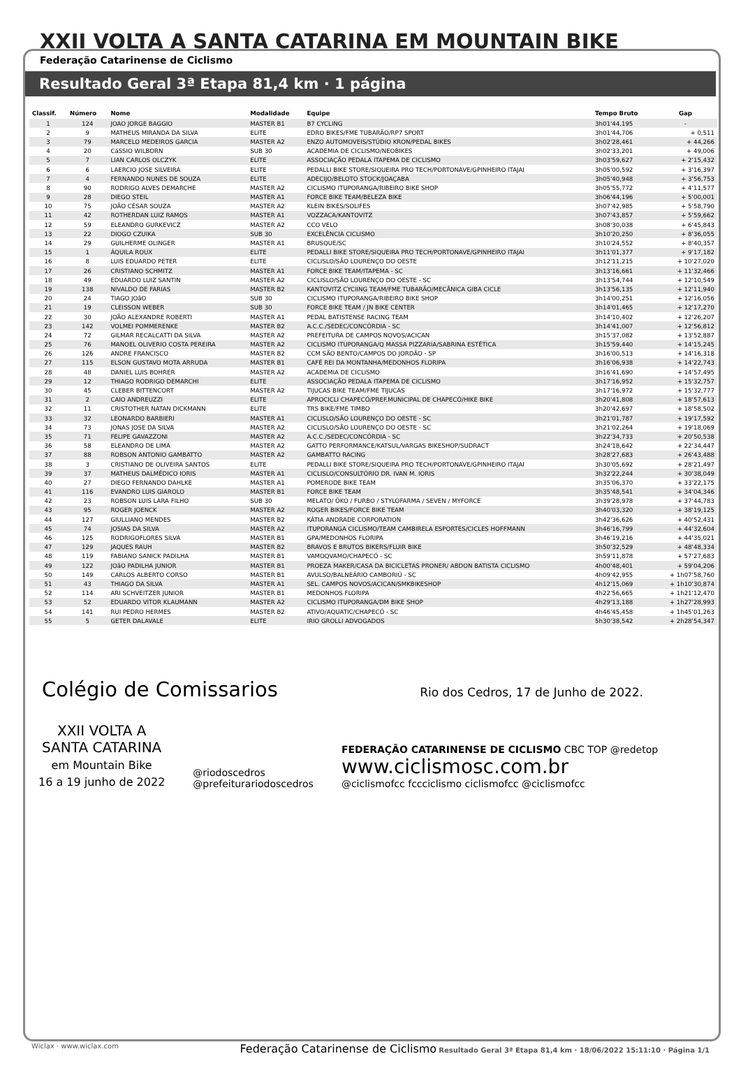XXII VOLTA A SANTA CATARINA EM MOUNTAIN BIKE
Federação Catarinense de Ciclismo
Resultado Geral 3ª Etapa 81,4 km · 1 página
| Classif. | Número | Nome | Modalidade | Equipe | Tempo Bruto | Gap |
| --- | --- | --- | --- | --- | --- | --- |
| 1 | 124 | JOAO JORGE BAGGIO | MASTER B1 | B7 CYCLING | 3h01'44,195 | - |
| 2 | 9 | MATHEUS MIRANDA DA SILVA | ELITE | EDRO BIKES/FME TUBARÃO/RP7 SPORT | 3h01'44,706 | + 0,511 |
| 3 | 79 | MARCELO MEDEIROS GARCIA | MASTER A2 | ENZO AUTOMOVEIS/STÚDIO KRON/PEDAL BIKES | 3h02'28,461 | + 44,266 |
| 4 | 20 | CáSSIO WILBORN | SUB 30 | ACADEMIA DE CICLISMO/NEOBIKES | 3h02'33,201 | + 49,006 |
| 5 | 7 | LIAN CARLOS OLCZYK | ELITE | ASSOCIAÇÃO PEDALA ITAPEMA DE CICLISMO | 3h03'59,627 | + 2'15,432 |
| 6 | 6 | LAERCIO JOSE SILVEIRA | ELITE | PEDALLI BIKE STORE/SIQUEIRA PRO TECH/PORTONAVE/GPINHEIRO ITAJAI | 3h05'00,592 | + 3'16,397 |
| 7 | 4 | FERNANDO NUNES DE SOUZA | ELITE | ADECIJO/BELOTO STOCK/JOAÇABA | 3h05'40,948 | + 3'56,753 |
| 8 | 90 | RODRIGO ALVES DEMARCHE | MASTER A2 | CICLISMO ITUPORANGA/RIBEIRO BIKE SHOP | 3h05'55,772 | + 4'11,577 |
| 9 | 28 | DIEGO STEIL | MASTER A1 | FORCE BIKE TEAM/BELEZA BIKE | 3h06'44,196 | + 5'00,001 |
| 10 | 75 | JOÃO CÉSAR SOUZA | MASTER A2 | KLEIN BIKES/SOLIFES | 3h07'42,985 | + 5'58,790 |
| 11 | 42 | ROTHERDAN LUIZ RAMOS | MASTER A1 | VOZZACA/KANTOVITZ | 3h07'43,857 | + 5'59,662 |
| 12 | 59 | ELEANDRO GURKEVICZ | MASTER A2 | CCO VELO | 3h08'30,038 | + 6'45,843 |
| 13 | 22 | DIOGO CZUIKA | SUB 30 | EXCELÊNCIA CICLISMO | 3h10'20,250 | + 8'36,055 |
| 14 | 29 | GUILHERME OLINGER | MASTER A1 | BRUSQUE/SC | 3h10'24,552 | + 8'40,357 |
| 15 | 1 | ÁQUILA ROUX | ELITE | PEDALLI BIKE STORE/SIQUEIRA PRO TECH/PORTONAVE/GPINHEIRO ITAJAI | 3h11'01,377 | + 9'17,182 |
| 16 | 8 | LUIS EDUARDO PETER | ELITE | CICLISLO/SÃO LOURENÇO DO OESTE | 3h12'11,215 | + 10'27,020 |
| 17 | 26 | CRISTIANO SCHMITZ | MASTER A1 | FORCE BIKE TEAM/ITAPEMA - SC | 3h13'16,661 | + 11'32,466 |
| 18 | 49 | EDUARDO LUIZ SANTIN | MASTER A2 | CICLISLO/SÃO LOURENÇO DO OESTE - SC | 3h13'54,744 | + 12'10,549 |
| 19 | 138 | NIVALDO DE FARIAS | MASTER B2 | KANTOVITZ CYCIING TEAM/FME TUBARÃO/MECÂNICA GIBA CICLE | 3h13'56,135 | + 12'11,940 |
| 20 | 24 | TIAGO JOãO | SUB 30 | CICLISMO ITUPORANGA/RIBEIRO BIKE SHOP | 3h14'00,251 | + 12'16,056 |
| 21 | 19 | CLEISSON WEBER | SUB 30 | FORCE BIKE TEAM / JN BIKE CENTER | 3h14'01,465 | + 12'17,270 |
| 22 | 30 | JOÃO ALEXANDRE ROBERTI | MASTER A1 | PEDAL BATISTENSE RACING TEAM | 3h14'10,402 | + 12'26,207 |
| 23 | 142 | VOLMEI POMMERENKE | MASTER B2 | A.C.C./SEDEC/CONCÓRDIA - SC | 3h14'41,007 | + 12'56,812 |
| 24 | 72 | GILMAR RECALCATTI DA SILVA | MASTER A2 | PREFEITURA DE CAMPOS NOVOS/ACICAN | 3h15'37,082 | + 13'52,887 |
| 25 | 76 | MANOEL OLIVERIO COSTA PEREIRA | MASTER A2 | CICLISMO ITUPORANGA/Q MASSA PIZZARIA/SABRINA ESTÉTICA | 3h15'59,440 | + 14'15,245 |
| 26 | 126 | ANDRE FRANCISCO | MASTER B2 | CCM SÃO BENTO/CAMPOS DO JORDÃO - SP | 3h16'00,513 | + 14'16,318 |
| 27 | 115 | ELSON GUSTAVO MOTA ARRUDA | MASTER B1 | CAFÉ REI DA MONTANHA/MEDONHOS FLORIPA | 3h16'06,938 | + 14'22,743 |
| 28 | 48 | DANIEL LUIS BOHRER | MASTER A2 | ACADEMIA DE CICLISMO | 3h16'41,690 | + 14'57,495 |
| 29 | 12 | THIAGO RODRIGO DEMARCHI | ELITE | ASSOCIAÇÃO PEDALA ITAPEMA DE CICLISMO | 3h17'16,952 | + 15'32,757 |
| 30 | 45 | CLEBER BITTENCORT | MASTER A2 | TIJUCAS BIKE TEAM/FME TIJUCAS | 3h17'16,972 | + 15'32,777 |
| 31 | 2 | CAIO ANDREUZZI | ELITE | APROCICLI CHAPECÓ/PREF.MUNICIPAL DE CHAPECÓ/HIKE BIKE | 3h20'41,808 | + 18'57,613 |
| 32 | 11 | CRISTOTHER NATAN DICKMANN | ELITE | TRS BIKE/FME TIMBO | 3h20'42,697 | + 18'58,502 |
| 33 | 32 | LEONARDO BARBIERI | MASTER A1 | CICLISLO/SÃO LOURENÇO DO OESTE - SC | 3h21'01,787 | + 19'17,592 |
| 34 | 73 | JONAS JOSE DA SILVA | MASTER A2 | CICLISLO/SÃO LOURENÇO DO OESTE - SC | 3h21'02,264 | + 19'18,069 |
| 35 | 71 | FELIPE GAVAZZONI | MASTER A2 | A.C.C./SEDEC/CONCÓRDIA - SC | 3h22'34,733 | + 20'50,538 |
| 36 | 58 | ELEANDRO DE LIMA | MASTER A2 | GATTO PERFORMANCE/KATSUL/VARGAS BIKESHOP/SUDRACT | 3h24'18,642 | + 22'34,447 |
| 37 | 88 | ROBSON ANTONIO GAMBATTO | MASTER A2 | GAMBATTO RACING | 3h28'27,683 | + 26'43,488 |
| 38 | 3 | CRISTIANO DE OLIVEIRA SANTOS | ELITE | PEDALLI BIKE STORE/SIQUEIRA PRO TECH/PORTONAVE/GPINHEIRO ITAJAI | 3h30'05,692 | + 28'21,497 |
| 39 | 37 | MATHEUS DALMÉDICO IORIS | MASTER A1 | CICLISLO/CONSULTÓRIO DR. IVAN M. IORIS | 3h32'22,244 | + 30'38,049 |
| 40 | 27 | DIEGO FERNANDO DAHLKE | MASTER A1 | POMERODE BIKE TEAM | 3h35'06,370 | + 33'22,175 |
| 41 | 116 | EVANDRO LUIS GIAROLO | MASTER B1 | FORCE BIKE TEAM | 3h35'48,541 | + 34'04,346 |
| 42 | 23 | ROBSON LUIS LARA FILHO | SUB 30 | MELATO/ ÖKO / FURBO / STYLOFARMA / SEVEN / MYFORCE | 3h39'28,978 | + 37'44,783 |
| 43 | 95 | ROGER JOENCK | MASTER A2 | ROGER BIKES/FORCE BIKE TEAM | 3h40'03,320 | + 38'19,125 |
| 44 | 127 | GIULLIANO MENDES | MASTER B2 | KÁTIA ANDRADE CORPORATION | 3h42'36,626 | + 40'52,431 |
| 45 | 74 | JOSIAS DA SILVA | MASTER A2 | ITUPORANGA CICLISMO/TEAM CAMBIRELA ESPORTES/CICLES HOFFMANN | 3h46'16,799 | + 44'32,604 |
| 46 | 125 | RODRIGOFLORES SILVA | MASTER B1 | GPA/MEDONHOS FLORIPA | 3h46'19,216 | + 44'35,021 |
| 47 | 129 | JAQUES RAUH | MASTER B2 | BRAVOS E BRUTOS BIKERS/FLUIR BIKE | 3h50'32,529 | + 48'48,334 |
| 48 | 119 | FABIANO SANICK PADILHA | MASTER B1 | VAMOQVAMO/CHAPECÓ - SC | 3h59'11,878 | + 57'27,683 |
| 49 | 122 | JOãO PADILHA JUNIOR | MASTER B1 | PROEZA MAKER/CASA DA BICICLETAS PRONER/ ABDON BATISTA CICLISMO | 4h00'48,401 | + 59'04,206 |
| 50 | 149 | CARLOS ALBERTO CORSO | MASTER B1 | AVULSO/BALNEÁRIO CAMBORIÚ - SC | 4h09'42,955 | + 1h07'58,760 |
| 51 | 43 | THIAGO DA SILVA | MASTER A1 | SEL. CAMPOS NOVOS/ACICAN/SMKBIKESHOP | 4h12'15,069 | + 1h10'30,874 |
| 52 | 114 | ARI SCHVEITZER JUNIOR | MASTER B1 | MEDONHOS FLORIPA | 4h22'56,665 | + 1h21'12,470 |
| 53 | 52 | EDUARDO VITOR KLAUMANN | MASTER A2 | CICLISMO ITUPORANGA/DM BIKE SHOP | 4h29'13,188 | + 1h27'28,993 |
| 54 | 141 | RUI PEDRO HERMES | MASTER B2 | ATIVO/AQUATIC/CHAPECÓ - SC | 4h46'45,458 | + 1h45'01,263 |
| 55 | 5 | GETER DALAVALE | ELITE | IRIO GROLLI ADVOGADOS | 5h30'38,542 | + 2h28'54,347 |
Colégio de Comissarios Rio dos Cedros, 17 de Junho de 2022.
XXII VOLTA A
SANTA CATARINA
em Mountain Bike
16 a 19 junho de 2022
@riodoscedros
@prefeiturariodoscedros
FEDERAÇÃO CATARINENSE DE CICLISMO CBC TOP @redetop
www.ciclismosc.com.br
@ciclismofcc fccciclismo ciclismofcc @ciclismofcc
Wiclax · www.wiclax.com Federação Catarinense de Ciclismo Resultado Geral 3ª Etapa 81,4 km · 18/06/2022 15:11:10 · Página 1/1